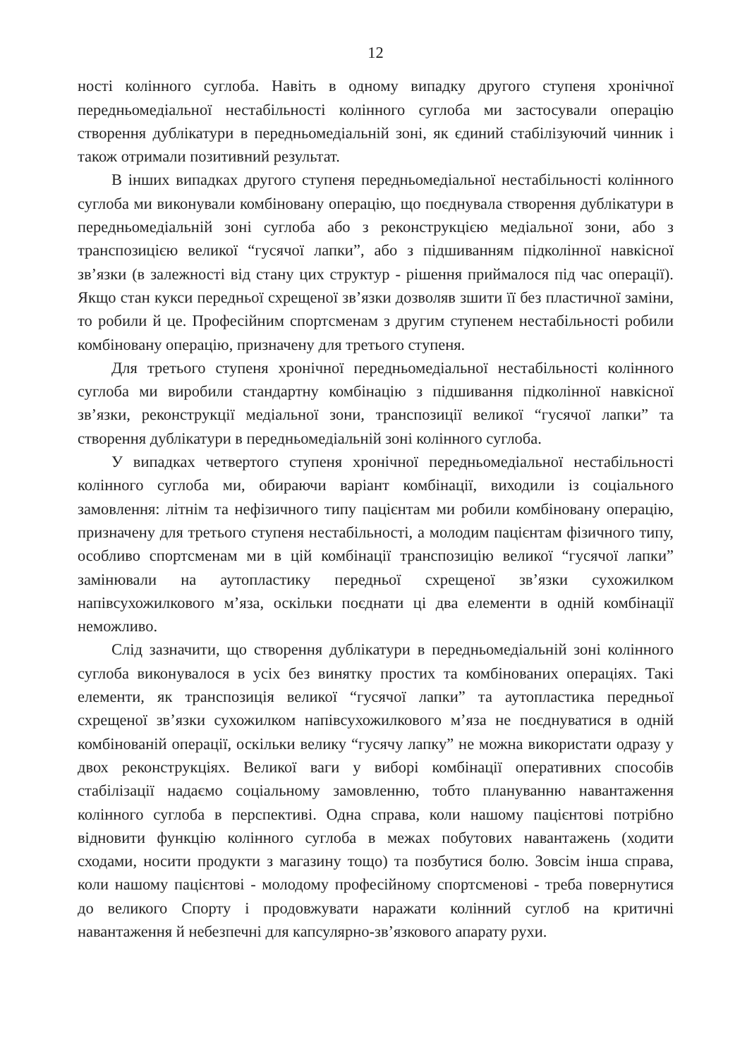12
ності колінного суглоба. Навіть в одному випадку другого ступеня хронічної передньомедіальної нестабільності колінного суглоба ми застосували операцію створення дублікатури в передньомедіальній зоні, як єдиний стабілізуючий чинник і також отримали позитивний результат.
В інших випадках другого ступеня передньомедіальної нестабільності колінного суглоба ми виконували комбіновану операцію, що поєднувала створення дублікатури в передньомедіальній зоні суглоба або з реконструкцією медіальної зони, або з транспозицією великої “гусячої лапки”, або з підшиванням підколінної навкісної зв’язки (в залежності від стану цих структур - рішення приймалося під час операції). Якщо стан кукси передньої схрещеної зв’язки дозволяв зшити її без пластичної заміни, то робили й це. Професійним спортсменам з другим ступенем нестабільності робили комбіновану операцію, призначену для третього ступеня.
Для третього ступеня хронічної передньомедіальної нестабільності колінного суглоба ми виробили стандартну комбінацію з підшивання підколінної навкісної зв’язки, реконструкції медіальної зони, транспозиції великої “гусячої лапки” та створення дублікатури в передньомедіальній зоні колінного суглоба.
У випадках четвертого ступеня хронічної передньомедіальної нестабільності колінного суглоба ми, обираючи варіант комбінації, виходили із соціального замовлення: літнім та нефізичного типу пацієнтам ми робили комбіновану операцію, призначену для третього ступеня нестабільності, а молодим пацієнтам фізичного типу, особливо спортсменам ми в цій комбінації транспозицію великої “гусячої лапки” замінювали на аутопластику передньої схрещеної зв’язки сухожилком напівсухожилкового м’яза, оскільки поєднати ці два елементи в одній комбінації неможливо.
Слід зазначити, що створення дублікатури в передньомедіальній зоні колінного суглоба виконувалося в усіх без винятку простих та комбінованих операціях. Такі елементи, як транспозиція великої “гусячої лапки” та аутопластика передньої схрещеної зв’язки сухожилком напівсухожилкового м’яза не поєднуватися в одній комбінованій операції, оскільки велику “гусячу лапку” не можна використати одразу у двох реконструкціях. Великої ваги у виборі комбінації оперативних способів стабілізації надаємо соціальному замовленню, тобто плануванню навантаження колінного суглоба в перспективі. Одна справа, коли нашому пацієнтові потрібно відновити функцію колінного суглоба в межах побутових навантажень (ходити сходами, носити продукти з магазину тощо) та позбутися болю. Зовсім інша справа, коли нашому пацієнтові - молодому професійному спортсменові - треба повернутися до великого Спорту і продовжувати наражати колінний суглоб на критичні навантаження й небезпечні для капсулярно-зв’язкового апарату рухи.